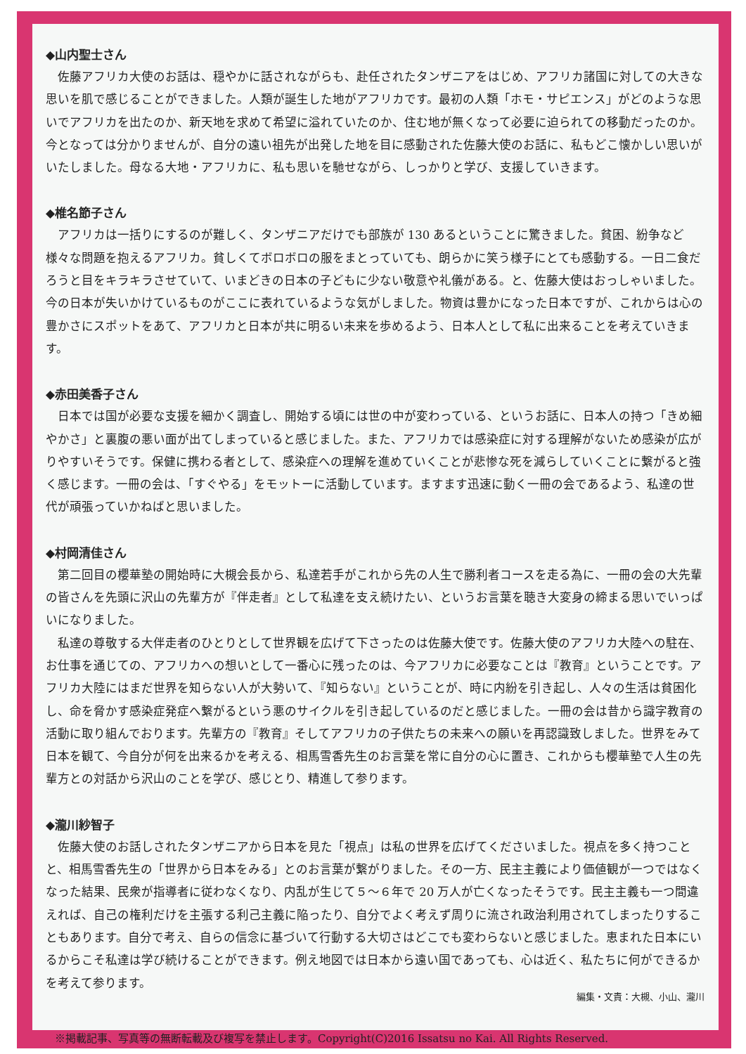◆山内聖士さん
佐藤アフリカ大使のお話は、穏やかに話されながらも、赴任されたタンザニアをはじめ、アフリカ諸国に対しての大きな思いを肌で感じることができました。人類が誕生した地がアフリカです。最初の人類「ホモ・サピエンス」がどのような思いでアフリカを出たのか、新天地を求めて希望に溢れていたのか、住む地が無くなって必要に迫られての移動だったのか。今となっては分かりませんが、自分の遠い祖先が出発した地を目に感動された佐藤大使のお話に、私もどこ懐かしい思いがいたしました。母なる大地・アフリカに、私も思いを馳せながら、しっかりと学び、支援していきます。
◆椎名節子さん
アフリカは一括りにするのが難しく、タンザニアだけでも部族が 130 あるということに驚きました。貧困、紛争など様々な問題を抱えるアフリカ。貧しくてボロボロの服をまとっていても、朗らかに笑う様子にとても感動する。一日二食だろうと目をキラキラさせていて、いまどきの日本の子どもに少ない敬意や礼儀がある。と、佐藤大使はおっしゃいました。今の日本が失いかけているものがここに表れているような気がしました。物資は豊かになった日本ですが、これからは心の豊かさにスポットをあて、アフリカと日本が共に明るい未来を歩めるよう、日本人として私に出来ることを考えていきます。
◆赤田美香子さん
日本では国が必要な支援を細かく調査し、開始する頃には世の中が変わっている、というお話に、日本人の持つ「きめ細やかさ」と裏腹の悪い面が出てしまっていると感じました。また、アフリカでは感染症に対する理解がないため感染が広がりやすいそうです。保健に携わる者として、感染症への理解を進めていくことが悲惨な死を減らしていくことに繋がると強く感じます。一冊の会は、「すぐやる」をモットーに活動しています。ますます迅速に動く一冊の会であるよう、私達の世代が頑張っていかねばと思いました。
◆村岡清佳さん
第二回目の櫻華塾の開始時に大槻会長から、私達若手がこれから先の人生で勝利者コースを走る為に、一冊の会の大先輩の皆さんを先頭に沢山の先輩方が『伴走者』として私達を支え続けたい、というお言葉を聴き大変身の締まる思いでいっぱいになりました。
私達の尊敬する大伴走者のひとりとして世界観を広げて下さったのは佐藤大使です。佐藤大使のアフリカ大陸への駐在、お仕事を通じての、アフリカへの想いとして一番心に残ったのは、今アフリカに必要なことは『教育』ということです。アフリカ大陸にはまだ世界を知らない人が大勢いて、『知らない』ということが、時に内紛を引き起し、人々の生活は貧困化し、命を脅かす感染症発症へ繋がるという悪のサイクルを引き起しているのだと感じました。一冊の会は昔から識字教育の活動に取り組んでおります。先輩方の『教育』そしてアフリカの子供たちの未来への願いを再認識致しました。世界をみて日本を観て、今自分が何を出来るかを考える、相馬雪香先生のお言葉を常に自分の心に置き、これからも櫻華塾で人生の先輩方との対話から沢山のことを学び、感じとり、精進して参ります。
◆瀧川紗智子
佐藤大使のお話しされたタンザニアから日本を見た「視点」は私の世界を広げてくださいました。視点を多く持つことと、相馬雪香先生の「世界から日本をみる」とのお言葉が繋がりました。その一方、民主主義により価値観が一つではなくなった結果、民衆が指導者に従わなくなり、内乱が生じて５～６年で 20 万人が亡くなったそうです。民主主義も一つ間違えれば、自己の権利だけを主張する利己主義に陥ったり、自分でよく考えず周りに流され政治利用されてしまったりすることもあります。自分で考え、自らの信念に基づいて行動する大切さはどこでも変わらないと感じました。恵まれた日本にいるからこそ私達は学び続けることができます。例え地図では日本から遠い国であっても、心は近く、私たちに何ができるかを考えて参ります。
編集・文責：大槻、小山、瀧川
※掲載記事、写真等の無断転載及び複写を禁止します。Copyright(C)2016 Issatsu no Kai. All Rights Reserved.